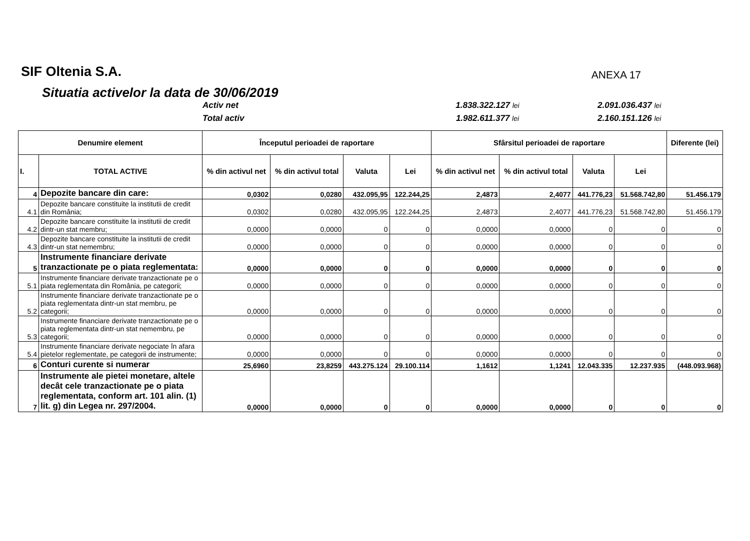SIF Oltenia S.A.
ANEXA 17
Situatia activelor la data de 30/06/2019
Activ net
1.838.322.127 lei
2.091.036.437 lei
Total activ
1.982.611.377 lei
2.160.151.126 lei
| Denumire element | | Începutul perioadei de raportare | | | | Sfârsitul perioadei de raportare | | | | Diferente (lei) |
| --- | --- | --- | --- | --- | --- | --- | --- | --- | --- | --- |
| I. | TOTAL ACTIVE | % din activul net | % din activul total | Valuta | Lei | % din activul net | % din activul total | Valuta | Lei | |
| 4 | Depozite bancare din care: | 0,0302 | 0,0280 | 432.095,95 | 122.244,25 | 2,4873 | 2,4077 | 441.776,23 | 51.568.742,80 | 51.456.179 |
| 4.1 | Depozite bancare constituite la institutii de credit din România; | 0,0302 | 0,0280 | 432.095,95 | 122.244,25 | 2,4873 | 2,4077 | 441.776,23 | 51.568.742,80 | 51.456.179 |
| 4.2 | Depozite bancare constituite la institutii de credit dintr-un stat membru; | 0,0000 | 0,0000 | 0 | 0 | 0,0000 | 0,0000 | 0 | 0 | 0 |
| 4.3 | Depozite bancare constituite la institutii de credit dintr-un stat nemembru; | 0,0000 | 0,0000 | 0 | 0 | 0,0000 | 0,0000 | 0 | 0 | 0 |
| 5 | Instrumente financiare derivate tranzactionate pe o piata reglementata: | 0,0000 | 0,0000 | 0 | 0 | 0,0000 | 0,0000 | 0 | 0 | 0 |
| 5.1 | Instrumente financiare derivate tranzactionate pe o piata reglementata din România, pe categorii; | 0,0000 | 0,0000 | 0 | 0 | 0,0000 | 0,0000 | 0 | 0 | 0 |
| 5.2 | Instrumente financiare derivate tranzactionate pe o piata reglementata dintr-un stat membru, pe categorii; | 0,0000 | 0,0000 | 0 | 0 | 0,0000 | 0,0000 | 0 | 0 | 0 |
| 5.3 | Instrumente financiare derivate tranzactionate pe o piata reglementata dintr-un stat nemembru, pe categorii; | 0,0000 | 0,0000 | 0 | 0 | 0,0000 | 0,0000 | 0 | 0 | 0 |
| 5.4 | Instrumente financiare derivate negociate în afara pietelor reglementate, pe categorii de instrumente; | 0,0000 | 0,0000 | 0 | 0 | 0,0000 | 0,0000 | 0 | 0 | 0 |
| 6 | Conturi curente si numerar | 25,6960 | 23,8259 | 443.275.124 | 29.100.114 | 1,1612 | 1,1241 | 12.043.335 | 12.237.935 | (448.093.968) |
| 7 | Instrumente ale pietei monetare, altele decât cele tranzactionate pe o piata reglementata, conform art. 101 alin. (1) lit. g) din Legea nr. 297/2004. | 0,0000 | 0,0000 | 0 | 0 | 0,0000 | 0,0000 | 0 | 0 | 0 |